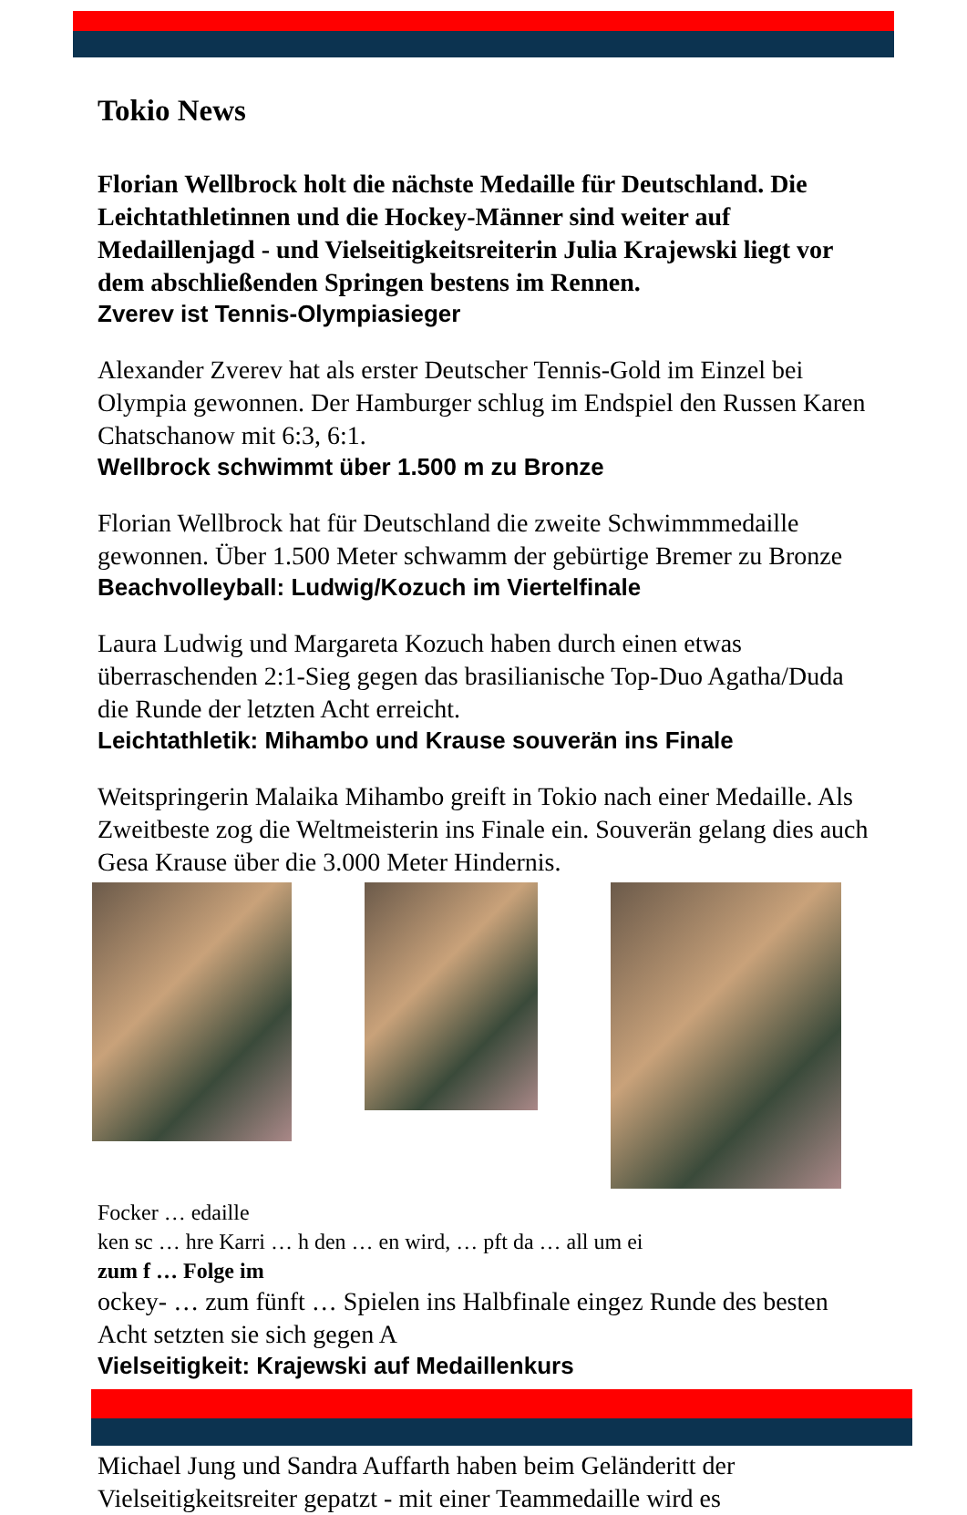Tokio News
Florian Wellbrock holt die nächste Medaille für Deutschland. Die Leichtathletinnen und die Hockey-Männer sind weiter auf Medaillenjagd - und Vielseitigkeitsreiterin Julia Krajewski liegt vor dem abschließenden Springen bestens im Rennen.
Zverev ist Tennis-Olympiasieger
Alexander Zverev hat als erster Deutscher Tennis-Gold im Einzel bei Olympia gewonnen. Der Hamburger schlug im Endspiel den Russen Karen Chatschanow mit 6:3, 6:1.
Wellbrock schwimmt über 1.500 m zu Bronze
Florian Wellbrock hat für Deutschland die zweite Schwimmmedaille gewonnen. Über 1.500 Meter schwamm der gebürtige Bremer zu Bronze
Beachvolleyball: Ludwig/Kozuch im Viertelfinale
Laura Ludwig und Margareta Kozuch haben durch einen etwas überraschenden 2:1-Sieg gegen das brasilianische Top-Duo Agatha/Duda die Runde der letzten Acht erreicht.
Leichtathletik: Mihambo und Krause souverän ins Finale
Weitspringerin Malaika Mihambo greift in Tokio nach einer Medaille. Als Zweitbeste zog die Weltmeisterin ins Finale ein. Souverän gelang dies auch Gesa Krause über die 3.000 Meter Hindernis.
Focker … edaille
ken sc … hre Karri … h den … en wird, … pft da … all um ei
zum f … Folge im
ockey- … zum fünft … Spielen ins Halbfinale eingez Runde des besten Acht setzten sie sich gegen A
Vielseitigkeit: Krajewski auf Medaillenkurs
Michael Jung und Sandra Auffarth haben beim Geländeritt der Vielseitigkeitsreiter gepatzt - mit einer Teammedaille wird es